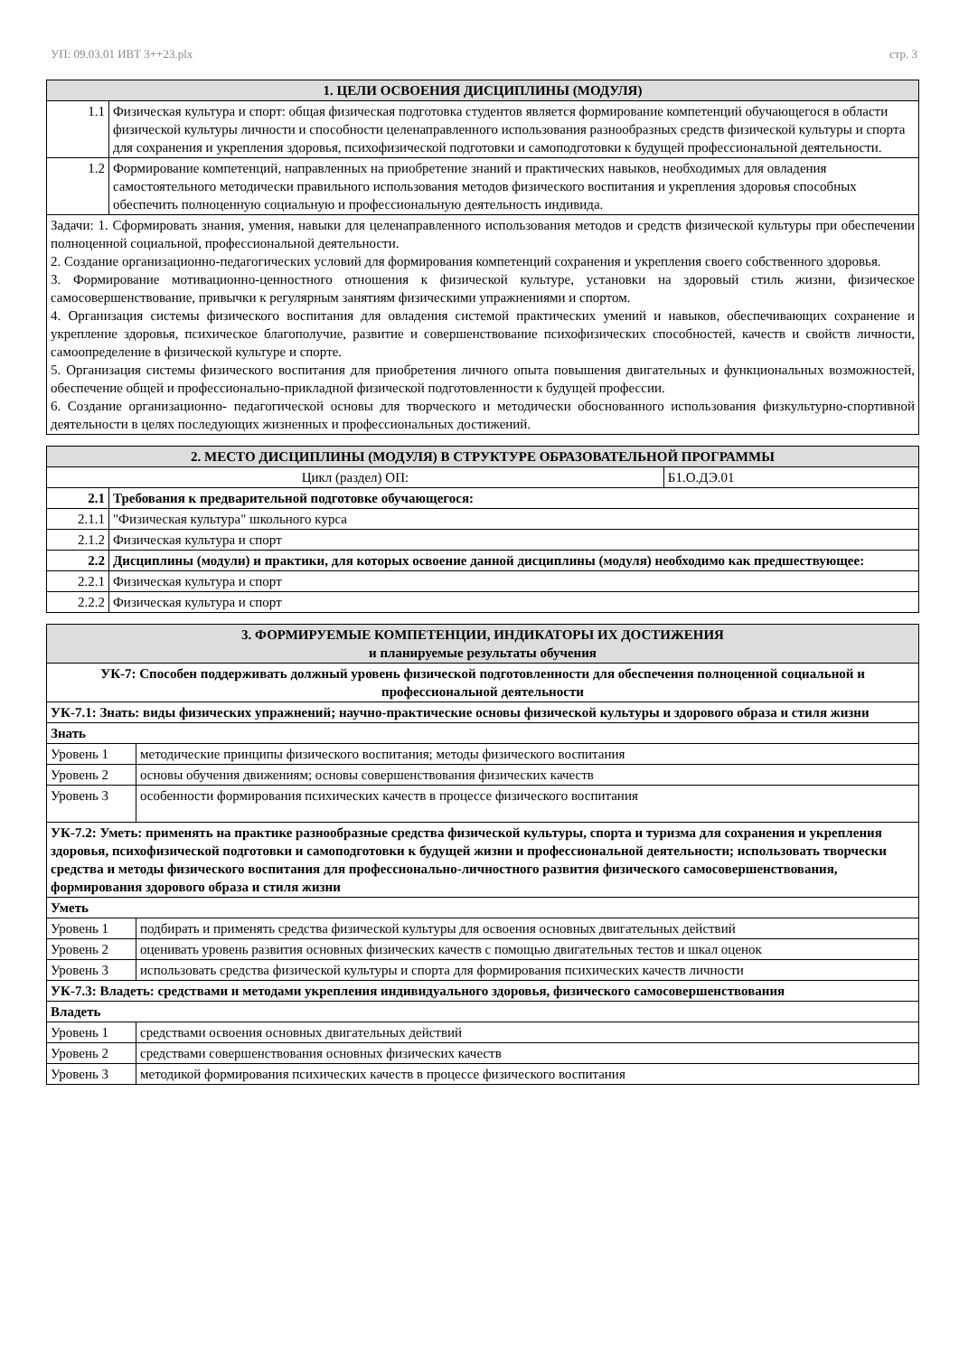УП: 09.03.01 ИВТ 3++23.plx стр. 3
| 1. ЦЕЛИ ОСВОЕНИЯ ДИСЦИПЛИНЫ (МОДУЛЯ) | |
| --- | --- |
| 1.1 | Физическая культура и спорт: общая физическая подготовка студентов является формирование компетенций обучающегося в области физической культуры личности и способности целенаправленного использования разнообразных средств физической культуры и спорта для сохранения и укрепления здоровья, психофизической подготовки и самоподготовки к будущей профессиональной деятельности. |
| 1.2 | Формирование компетенций, направленных на приобретение знаний и практических навыков, необходимых для овладения самостоятельного методически правильного использования методов физического воспитания и укрепления здоровья способных обеспечить полноценную социальную и профессиональную деятельность индивида. |
| Задачи: 1. Сформировать знания, умения, навыки для целенаправленного использования методов и средств физической культуры при обеспечении полноценной социальной, профессиональной деятельности. 2. Создание организационно-педагогических условий для формирования компетенций сохранения и укрепления своего собственного здоровья. 3. Формирование мотивационно-ценностного отношения к физической культуре, установки на здоровый стиль жизни, физическое самосовершенствование, привычки к регулярным занятиям физическими упражнениями и спортом. 4. Организация системы физического воспитания для овладения системой практических умений и навыков, обеспечивающих сохранение и укрепление здоровья, психическое благополучие, развитие и совершенствование психофизических способностей, качеств и свойств личности, самоопределение в физической культуре и спорте. 5. Организация системы физического воспитания для приобретения личного опыта повышения двигательных и функциональных возможностей, обеспечение общей и профессионально-прикладной физической подготовленности к будущей профессии. 6. Создание организационно- педагогической основы для творческого и методически обоснованного использования физкультурно-спортивной деятельности в целях последующих жизненных и профессиональных достижений. | |
| 2. МЕСТО ДИСЦИПЛИНЫ (МОДУЛЯ) В СТРУКТУРЕ ОБРАЗОВАТЕЛЬНОЙ ПРОГРАММЫ | | |
| --- | --- | --- |
| Цикл (раздел) ОП: | | Б1.О.ДЭ.01 |
| 2.1 | Требования к предварительной подготовке обучающегося: | |
| 2.1.1 | "Физическая культура" школьного курса | |
| 2.1.2 | Физическая культура и спорт | |
| 2.2 | Дисциплины (модули) и практики, для которых освоение данной дисциплины (модуля) необходимо как предшествующее: | |
| 2.2.1 | Физическая культура и спорт | |
| 2.2.2 | Физическая культура и спорт | |
| 3. ФОРМИРУЕМЫЕ КОМПЕТЕНЦИИ, ИНДИКАТОРЫ ИХ ДОСТИЖЕНИЯ и планируемые результаты обучения | |
| --- | --- |
| УК-7: Способен поддерживать должный уровень физической подготовленности для обеспечения полноценной социальной и профессиональной деятельности | |
| УК-7.1: Знать: виды физических упражнений; научно-практические основы физической культуры и здорового образа и стиля жизни | |
| Знать | |
| Уровень 1 | методические принципы физического воспитания; методы физического воспитания |
| Уровень 2 | основы обучения движениям; основы совершенствования физических качеств |
| Уровень 3 | особенности формирования психических качеств в процессе физического воспитания |
| УК-7.2: Уметь: применять на практике разнообразные средства физической культуры, спорта и туризма для сохранения и укрепления здоровья, психофизической подготовки и самоподготовки к будущей жизни и профессиональной деятельности; использовать творчески средства и методы физического воспитания для профессионально-личностного развития физического самосовершенствования, формирования здорового образа и стиля жизни | |
| Уметь | |
| Уровень 1 | подбирать и применять средства физической культуры для освоения основных двигательных действий |
| Уровень 2 | оценивать уровень развития основных физических качеств с помощью двигательных тестов и шкал оценок |
| Уровень 3 | использовать средства физической культуры и спорта для формирования психических качеств личности |
| УК-7.3: Владеть: средствами и методами укрепления индивидуального здоровья, физического самосовершенствования | |
| Владеть | |
| Уровень 1 | средствами освоения основных двигательных действий |
| Уровень 2 | средствами совершенствования основных физических качеств |
| Уровень 3 | методикой формирования психических качеств в процессе физического воспитания |